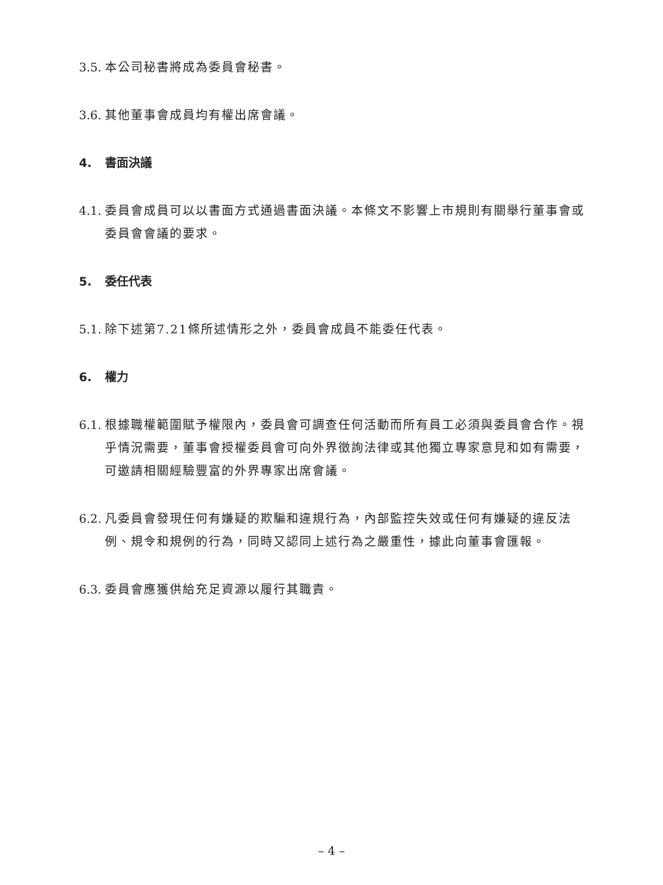3.5. 本公司秘書將成為委員會秘書。
3.6. 其他董事會成員均有權出席會議。
4. 書面決議
4.1. 委員會成員可以以書面方式通過書面決議。本條文不影響上市規則有關舉行董事會或委員會會議的要求。
5. 委任代表
5.1. 除下述第7.21條所述情形之外，委員會成員不能委任代表。
6. 權力
6.1. 根據職權範圍賦予權限內，委員會可調查任何活動而所有員工必須與委員會合作。視乎情況需要，董事會授權委員會可向外界徵詢法律或其他獨立專家意見和如有需要，可邀請相關經驗豐富的外界專家出席會議。
6.2. 凡委員會發現任何有嫌疑的欺騙和違規行為，內部監控失效或任何有嫌疑的違反法例、規令和規例的行為，同時又認同上述行為之嚴重性，據此向董事會匯報。
6.3. 委員會應獲供給充足資源以履行其職責。
– 4 –